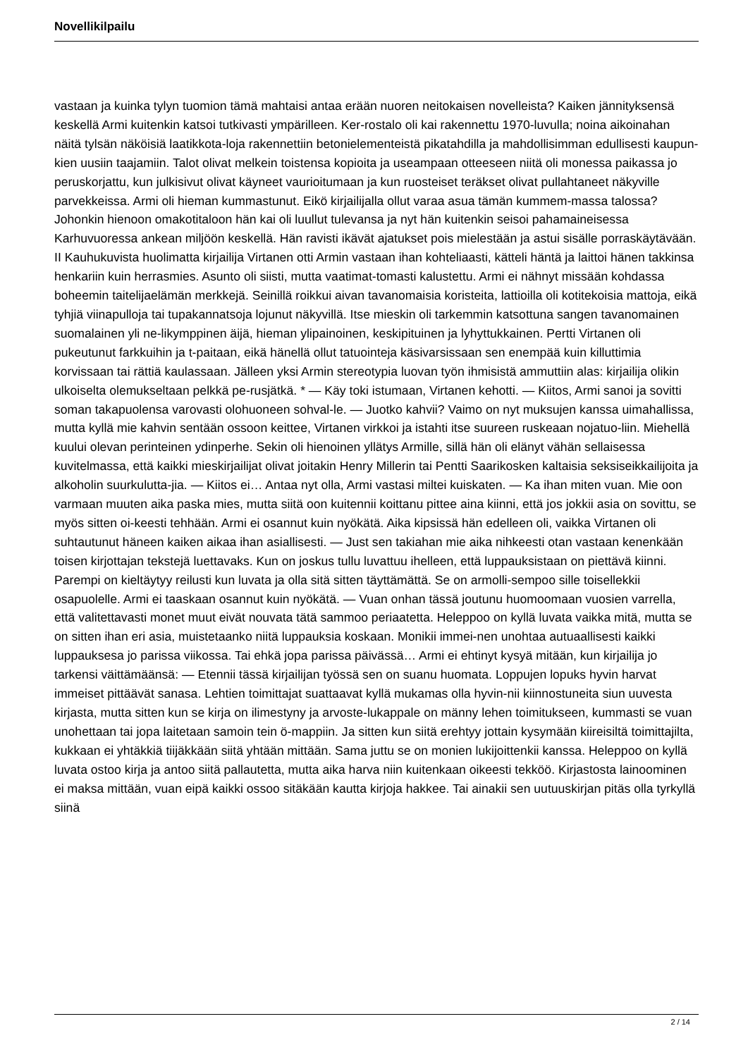Novellikilpailu
vastaan ja kuinka tylyn tuomion tämä mahtaisi antaa erään nuoren neitokaisen novelleista? Kaiken jännityksensä keskellä Armi kuitenkin katsoi tutkivasti ympärilleen. Ker-rostalo oli kai rakennettu 1970-luvulla; noina aikoinahan näitä tylsän näköisiä laatikkota-loja rakennettiin betonielementeistä pikatahdilla ja mahdollisimman edullisesti kaupun-kien uusiin taajamiin. Talot olivat melkein toistensa kopioita ja useampaan otteeseen niitä oli monessa paikassa jo peruskorjattu, kun julkisivut olivat käyneet vaurioitumaan ja kun ruosteiset teräkset olivat pullahtaneet näkyville parvekkeissa. Armi oli hieman kummastunut. Eikö kirjailijalla ollut varaa asua tämän kummem-massa talossa? Johonkin hienoon omakotitaloon hän kai oli luullut tulevansa ja nyt hän kuitenkin seisoi pahamaineisessa Karhuvuoressa ankean miljöön keskellä. Hän ravisti ikävät ajatukset pois mielestään ja astui sisälle porraskäytävään. II Kauhukuvista huolimatta kirjailija Virtanen otti Armin vastaan ihan kohteliaasti, kätteli häntä ja laittoi hänen takkinsa henkariin kuin herrasmies. Asunto oli siisti, mutta vaatimat-tomasti kalustettu. Armi ei nähnyt missään kohdassa boheemin taitelijaelämän merkkejä. Seinillä roikkui aivan tavanomaisia koristeita, lattioilla oli kotitekoisia mattoja, eikä tyhjiä viinapulloja tai tupakannatsoja lojunut näkyvillä. Itse mieskin oli tarkemmin katsottuna sangen tavanomainen suomalainen yli ne-likymppinen äijä, hieman ylipainoinen, keskipituinen ja lyhyttukkainen. Pertti Virtanen oli pukeutunut farkkuihin ja t-paitaan, eikä hänellä ollut tatuointeja käsivarsissaan sen enempää kuin killuttimia korvissaan tai rättiä kaulassaan. Jälleen yksi Armin stereotypia luovan työn ihmisistä ammuttiin alas: kirjailija olikin ulkoiselta olemukseltaan pelkkä pe-rusjätkä. * — Käy toki istumaan, Virtanen kehotti. — Kiitos, Armi sanoi ja sovitti soman takapuolensa varovasti olohuoneen sohval-le. — Juotko kahvii? Vaimo on nyt muksujen kanssa uimahallissa, mutta kyllä mie kahvin sentään ossoon keittee, Virtanen virkkoi ja istahti itse suureen ruskeaan nojatuo-liin. Miehellä kuului olevan perinteinen ydinperhe. Sekin oli hienoinen yllätys Armille, sillä hän oli elänyt vähän sellaisessa kuvitelmassa, että kaikki mieskirjailijat olivat joitakin Henry Millerin tai Pentti Saarikosken kaltaisia seksiseikkailijoita ja alkoholin suurkulutta-jia. — Kiitos ei… Antaa nyt olla, Armi vastasi miltei kuiskaten. — Ka ihan miten vuan. Mie oon varmaan muuten aika paska mies, mutta siitä oon kuitennii koittanu pittee aina kiinni, että jos jokkii asia on sovittu, se myös sitten oi-keesti tehhään. Armi ei osannut kuin nyökätä. Aika kipsissä hän edelleen oli, vaikka Virtanen oli suhtautunut häneen kaiken aikaa ihan asiallisesti. — Just sen takiahan mie aika nihkeesti otan vastaan kenenkään toisen kirjottajan tekstejä luettavaks. Kun on joskus tullu luvattuu ihelleen, että luppauksistaan on piettävä kiinni. Parempi on kieltäytyy reilusti kun luvata ja olla sitä sitten täyttämättä. Se on armolli-sempoo sille toisellekkii osapuolelle. Armi ei taaskaan osannut kuin nyökätä. — Vuan onhan tässä joutunu huomoomaan vuosien varrella, että valitettavasti monet muut eivät nouvata tätä sammoo periaatetta. Heleppoo on kyllä luvata vaikka mitä, mutta se on sitten ihan eri asia, muistetaanko niitä luppauksia koskaan. Monikii immei-nen unohtaa autuaallisesti kaikki luppauksesa jo parissa viikossa. Tai ehkä jopa parissa päivässä… Armi ei ehtinyt kysyä mitään, kun kirjailija jo tarkensi väittämäänsä: — Etennii tässä kirjailijan työssä sen on suanu huomata. Loppujen lopuks hyvin harvat immeiset pittäävät sanasa. Lehtien toimittajat suattaavat kyllä mukamas olla hyvin-nii kiinnostuneita siun uuvesta kirjasta, mutta sitten kun se kirja on ilimestyny ja arvoste-lukappale on männy lehen toimitukseen, kummasti se vuan unohettaan tai jopa laitetaan samoin tein ö-mappiin. Ja sitten kun siitä erehtyy jottain kysymään kiireisiltä toimittajilta, kukkaan ei yhtäkkiä tiijäkkään siitä yhtään mittään. Sama juttu se on monien lukijoittenkii kanssa. Heleppoo on kyllä luvata ostoo kirja ja antoo siitä pallautetta, mutta aika harva niin kuitenkaan oikeesti tekköö. Kirjastosta lainoominen ei maksa mittään, vuan eipä kaikki ossoo sitäkään kautta kirjoja hakkee. Tai ainakii sen uutuuskirjan pitäs olla tyrkyllä siinä
2 / 14